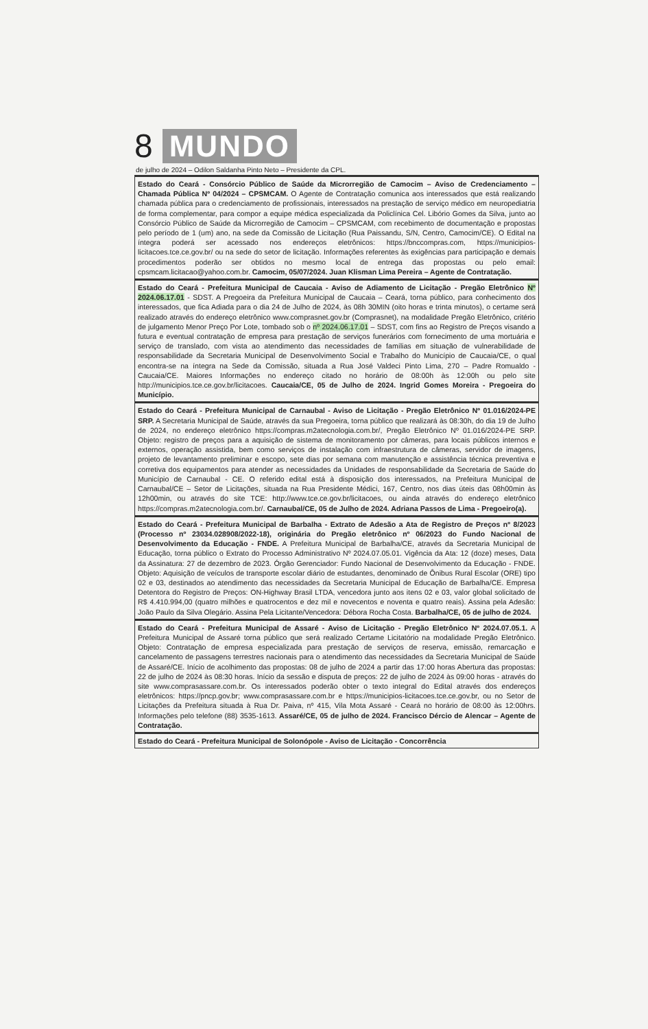8 MUNDO
de julho de 2024 – Odilon Saldanha Pinto Neto – Presidente da CPL.
Estado do Ceará - Consórcio Público de Saúde da Microrregião de Camocim – Aviso de Credenciamento – Chamada Pública Nº 04/2024 – CPSMCAM. O Agente de Contratação comunica aos interessados que está realizando chamada pública para o credenciamento de profissionais, interessados na prestação de serviço médico em neuropediatria de forma complementar, para compor a equipe médica especializada da Policlínica Cel. Libório Gomes da Silva, junto ao Consórcio Público de Saúde da Microrregião de Camocim – CPSMCAM, com recebimento de documentação e propostas pelo período de 1 (um) ano, na sede da Comissão de Licitação (Rua Paissandu, S/N, Centro, Camocim/CE). O Edital na íntegra poderá ser acessado nos endereços eletrônicos: https://bnccompras.com, https://municipios-licitacoes.tce.ce.gov.br/ ou na sede do setor de licitação. Informações referentes às exigências para participação e demais procedimentos poderão ser obtidos no mesmo local de entrega das propostas ou pelo email: cpsmcam.licitacao@yahoo.com.br. Camocim, 05/07/2024. Juan Klisman Lima Pereira – Agente de Contratação.
Estado do Ceará - Prefeitura Municipal de Caucaia - Aviso de Adiamento de Licitação - Pregão Eletrônico Nº 2024.06.17.01 - SDST. A Pregoeira da Prefeitura Municipal de Caucaia – Ceará, torna público, para conhecimento dos interessados, que fica Adiada para o dia 24 de Julho de 2024, às 08h 30MIN (oito horas e trinta minutos), o certame será realizado através do endereço eletrônico www.comprasnet.gov.br (Comprasnet), na modalidade Pregão Eletrônico, critério de julgamento Menor Preço Por Lote, tombado sob o nº 2024.06.17.01 – SDST, com fins ao Registro de Preços visando a futura e eventual contratação de empresa para prestação de serviços funerários com fornecimento de uma mortuária e serviço de translado, com vista ao atendimento das necessidades de famílias em situação de vulnerabilidade de responsabilidade da Secretaria Municipal de Desenvolvimento Social e Trabalho do Município de Caucaia/CE, o qual encontra-se na íntegra na Sede da Comissão, situada a Rua José Valdeci Pinto Lima, 270 – Padre Romualdo - Caucaia/CE. Maiores Informações no endereço citado no horário de 08:00h às 12:00h ou pelo site http://municipios.tce.ce.gov.br/licitacoes. Caucaia/CE, 05 de Julho de 2024. Ingrid Gomes Moreira - Pregoeira do Município.
Estado do Ceará - Prefeitura Municipal de Carnaubal - Aviso de Licitação - Pregão Eletrônico Nº 01.016/2024-PE SRP. A Secretaria Municipal de Saúde, através da sua Pregoeira, torna público que realizará às 08:30h, do dia 19 de Julho de 2024, no endereço eletrônico https://compras.m2atecnologia.com.br/, Pregão Eletrônico Nº 01.016/2024-PE SRP. Objeto: registro de preços para a aquisição de sistema de monitoramento por câmeras, para locais públicos internos e externos, operação assistida, bem como serviços de instalação com infraestrutura de câmeras, servidor de imagens, projeto de levantamento preliminar e escopo, sete dias por semana com manutenção e assistência técnica preventiva e corretiva dos equipamentos para atender as necessidades da Unidades de responsabilidade da Secretaria de Saúde do Município de Carnaubal - CE. O referido edital está à disposição dos interessados, na Prefeitura Municipal de Carnaubal/CE – Setor de Licitações, situada na Rua Presidente Médici, 167, Centro, nos dias úteis das 08h00min às 12h00min, ou através do site TCE: http://www.tce.ce.gov.br/licitacoes, ou ainda através do endereço eletrônico https://compras.m2atecnologia.com.br/. Carnaubal/CE, 05 de Julho de 2024. Adriana Passos de Lima - Pregoeiro(a).
Estado do Ceará - Prefeitura Municipal de Barbalha - Extrato de Adesão a Ata de Registro de Preços nº 8/2023 (Processo nº 23034.028908/2022-18), originária do Pregão eletrônico nº 06/2023 do Fundo Nacional de Desenvolvimento da Educação - FNDE. A Prefeitura Municipal de Barbalha/CE, através da Secretaria Municipal de Educação, torna público o Extrato do Processo Administrativo Nº 2024.07.05.01. Vigência da Ata: 12 (doze) meses, Data da Assinatura: 27 de dezembro de 2023. Órgão Gerenciador: Fundo Nacional de Desenvolvimento da Educação - FNDE. Objeto: Aquisição de veículos de transporte escolar diário de estudantes, denominado de Ônibus Rural Escolar (ORE) tipo 02 e 03, destinados ao atendimento das necessidades da Secretaria Municipal de Educação de Barbalha/CE. Empresa Detentora do Registro de Preços: ON-Highway Brasil LTDA, vencedora junto aos itens 02 e 03, valor global solicitado de R$ 4.410.994,00 (quatro milhões e quatrocentos e dez mil e novecentos e noventa e quatro reais). Assina pela Adesão: João Paulo da Silva Olegário. Assina Pela Licitante/Vencedora: Débora Rocha Costa. Barbalha/CE, 05 de julho de 2024.
Estado do Ceará - Prefeitura Municipal de Assaré - Aviso de Licitação - Pregão Eletrônico Nº 2024.07.05.1. A Prefeitura Municipal de Assaré torna público que será realizado Certame Licitatório na modalidade Pregão Eletrônico. Objeto: Contratação de empresa especializada para prestação de serviços de reserva, emissão, remarcação e cancelamento de passagens terrestres nacionais para o atendimento das necessidades da Secretaria Municipal de Saúde de Assaré/CE. Início de acolhimento das propostas: 08 de julho de 2024 a partir das 17:00 horas Abertura das propostas: 22 de julho de 2024 às 08:30 horas. Início da sessão e disputa de preços: 22 de julho de 2024 às 09:00 horas - através do site www.comprasassare.com.br. Os interessados poderão obter o texto integral do Edital através dos endereços eletrônicos: https://pncp.gov.br; www.comprasassare.com.br e https://municipios-licitacoes.tce.ce.gov.br, ou no Setor de Licitações da Prefeitura situada à Rua Dr. Paiva, nº 415, Vila Mota Assaré - Ceará no horário de 08:00 às 12:00hrs. Informações pelo telefone (88) 3535-1613. Assaré/CE, 05 de julho de 2024. Francisco Dércio de Alencar – Agente de Contratação.
Estado do Ceará - Prefeitura Municipal de Solonópole - Aviso de Licitação - Concorrência